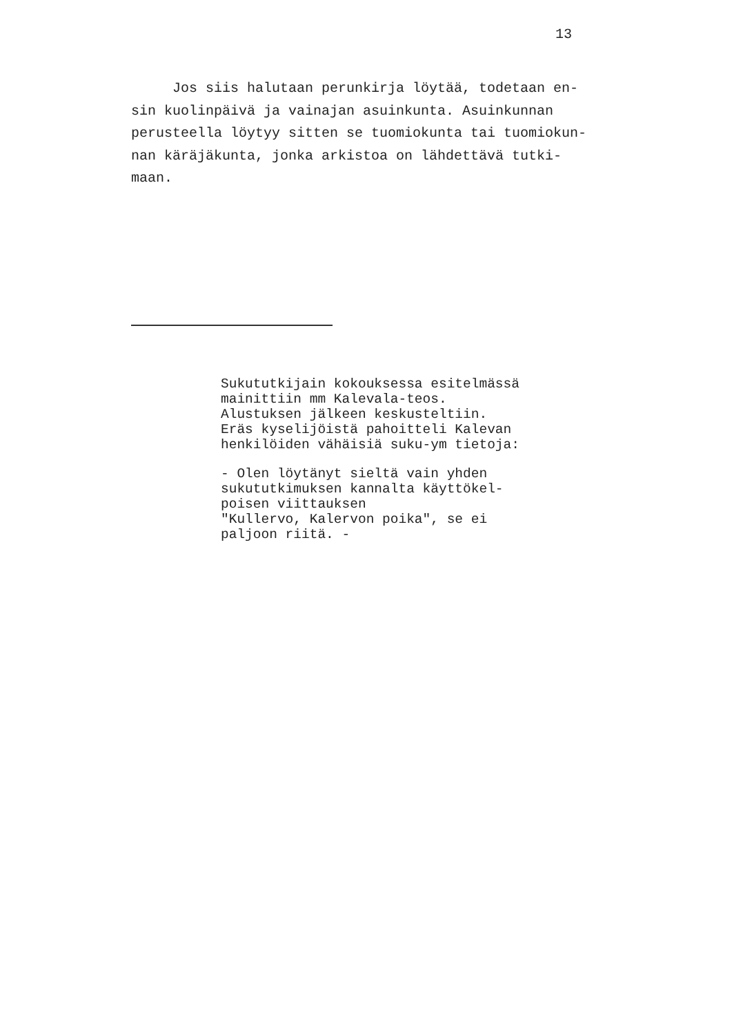13
Jos siis halutaan perunkirja löytää, todetaan en-
sin kuolinpäivä ja vainajan asuinkunta. Asuinkunnan
perusteella löytyy sitten se tuomiokunta tai tuomiokun-
nan käräjäkunta, jonka arkistoa on lähdettävä tutki-
maan.
Sukututkijain kokouksessa esitelmässä
mainittiin mm Kalevala-teos.
Alustuksen jälkeen keskusteltiin.
Eräs kyselijöistä pahoitteli Kalevan
henkilöiden vähäisiä suku-ym tietoja:
- Olen löytänyt sieltä vain yhden
sukututkimuksen kannalta käyttökel-
poisen viittauksen
"Kullervo, Kalervon poika", se ei
paljoon riitä. -